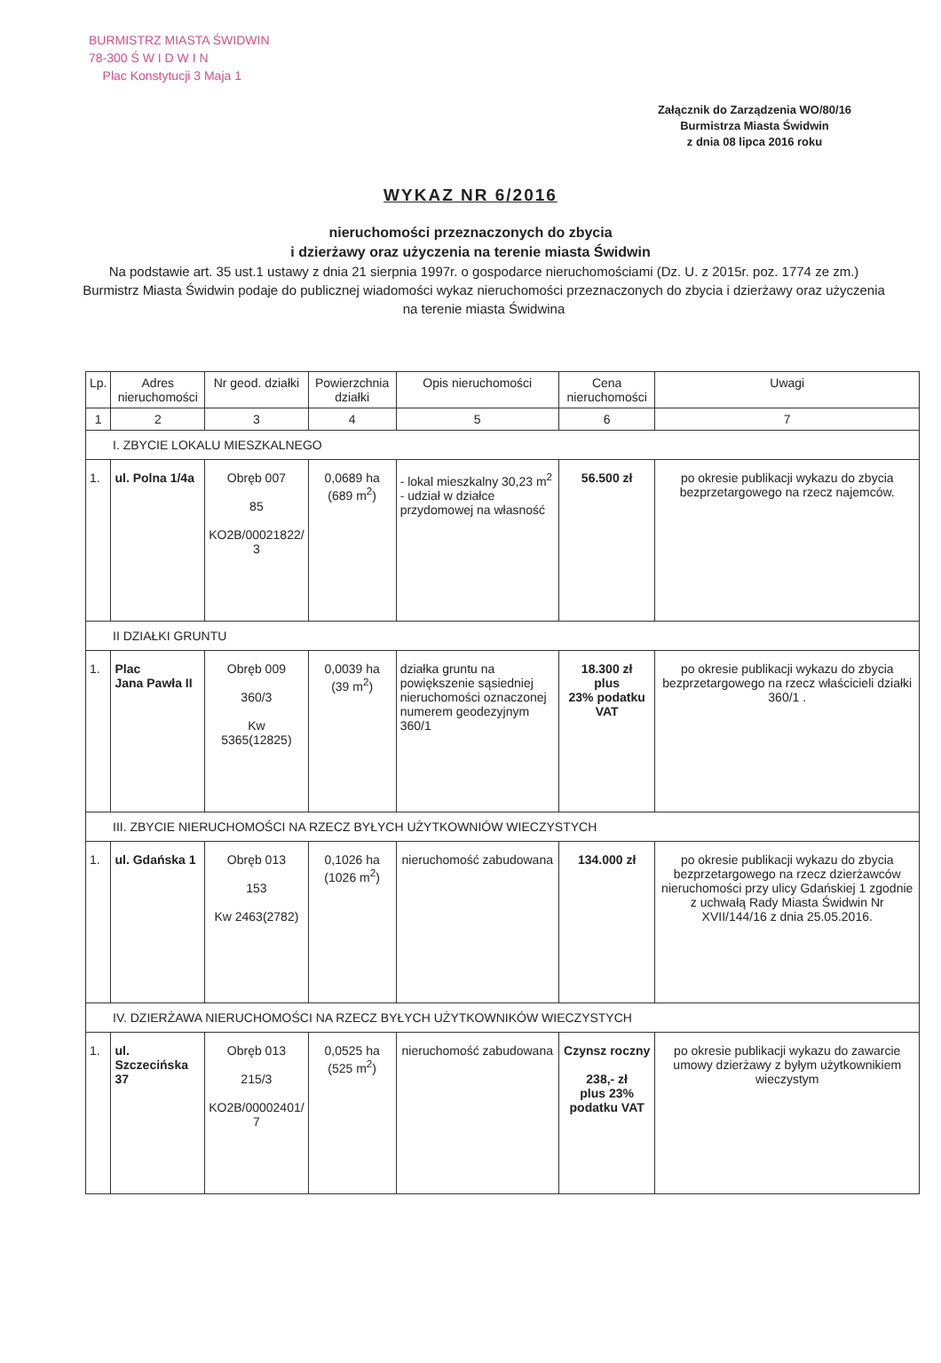BURMISTRZ MIASTA ŚWIDWIN
78-300 Ś W I D W I N
Plac Konstytucji 3 Maja 1
Załącznik do Zarządzenia WO/80/16
Burmistrza Miasta Świdwin
z dnia 08 lipca 2016 roku
WYKAZ NR 6/2016
nieruchomości przeznaczonych do zbycia
i dzierżawy oraz użyczenia na terenie miasta Świdwin
Na podstawie art. 35 ust.1 ustawy z dnia 21 sierpnia 1997r. o gospodarce nieruchomościami (Dz. U. z 2015r. poz. 1774 ze zm.) Burmistrz Miasta Świdwin podaje do publicznej wiadomości wykaz nieruchomości przeznaczonych do zbycia i dzierżawy oraz użyczenia na terenie miasta Świdwina
| Lp. | Adres nieruchomości | Nr geod. działki | Powierzchnia działki | Opis nieruchomości | Cena nieruchomości | Uwagi |
| --- | --- | --- | --- | --- | --- | --- |
| 1 | 2 | 3 | 4 | 5 | 6 | 7 |
| I. ZBYCIE LOKALU MIESZKALNEGO | | | | | | |
| 1. | ul. Polna 1/4a | Obręb 007 85 KO2B/00021822/ 3 | 0,0689 ha (689 m<sup>2</sup>) | - lokal mieszkalny 30,23 m<sup>2</sup> - udział w działce przydomowej na własność | 56.500 zł | po okresie publikacji wykazu do zbycia bezprzetargowego na rzecz najemców. |
| II DZIAŁKI GRUNTU | | | | | | |
| 1. | Plac Jana Pawła II | Obręb 009 360/3 Kw 5365(12825) | 0,0039 ha (39 m<sup>2</sup>) | działka gruntu na powiększenie sąsiedniej nieruchomości oznaczonej numerem geodezyjnym 360/1 | 18.300 zł plus 23% podatku VAT | po okresie publikacji wykazu do zbycia bezprzetargowego na rzecz właścicieli działki 360/1 . |
| III. ZBYCIE NIERUCHOMOŚCI NA RZECZ BYŁYCH UŻYTKOWNIÓW WIECZYSTYCH | | | | | | |
| 1. | ul. Gdańska 1 | Obręb 013 153 Kw 2463(2782) | 0,1026 ha (1026 m<sup>2</sup>) | nieruchomość zabudowana | 134.000 zł | po okresie publikacji wykazu do zbycia bezprzetargowego na rzecz dzierżawców nieruchomości przy ulicy Gdańskiej 1 zgodnie z uchwałą Rady Miasta Świdwin Nr XVII/144/16 z dnia 25.05.2016. |
| IV. DZIERŻAWA NIERUCHOMOŚCI NA RZECZ BYŁYCH UŻYTKOWNIKÓW WIECZYSTYCH | | | | | | |
| 1. | ul. Szczecińska 37 | Obręb 013 215/3 KO2B/00002401/ 7 | 0,0525 ha (525 m<sup>2</sup>) | nieruchomość zabudowana | Czynsz roczny 238,- zł plus 23% podatku VAT | po okresie publikacji wykazu do zawarcie umowy dzierżawy z byłym użytkownikiem wieczystym |